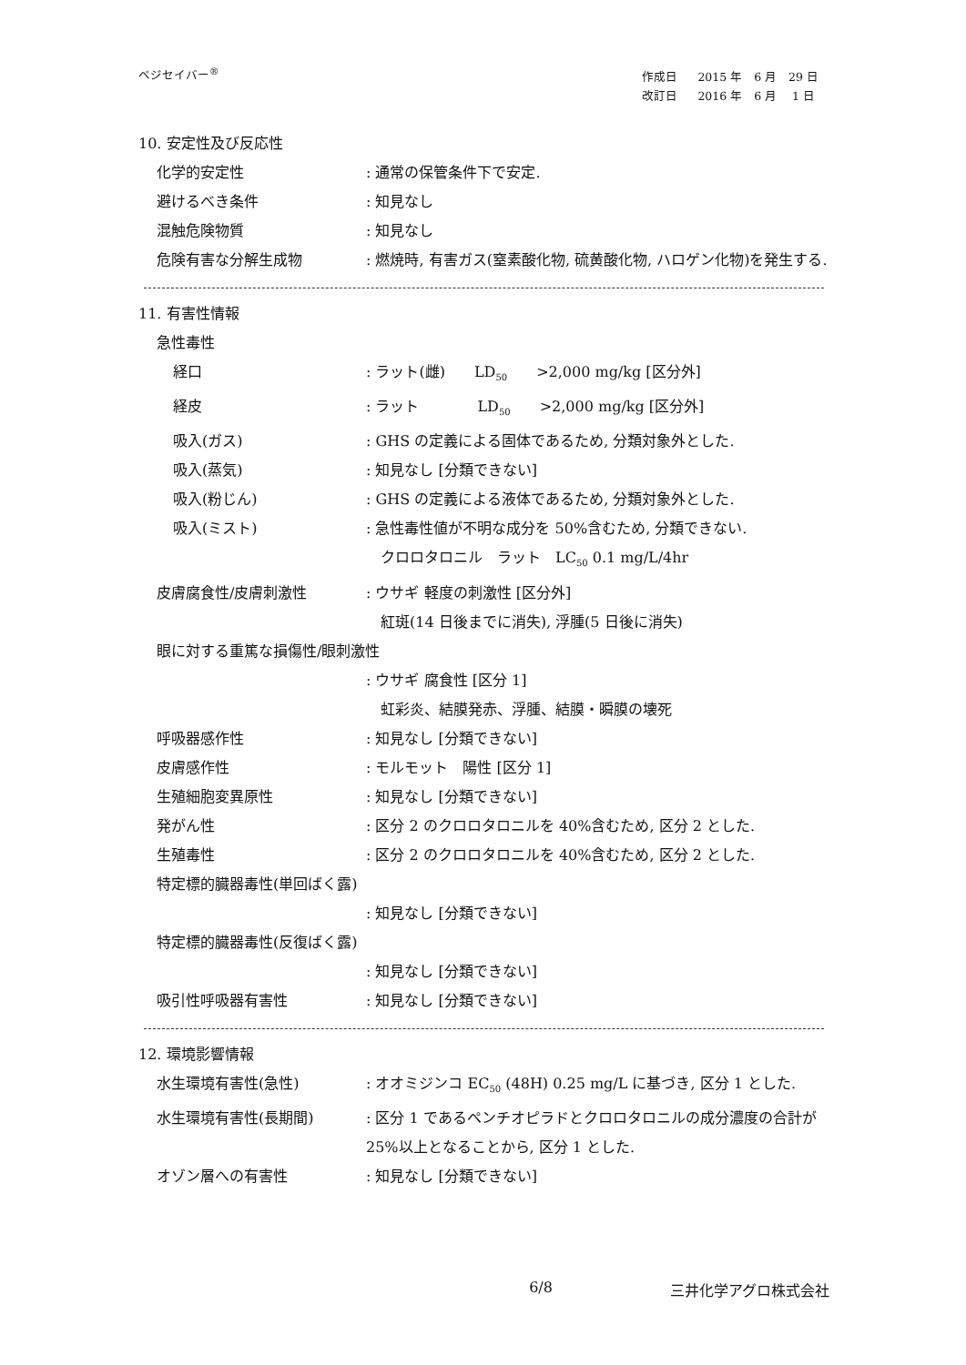ベジセイバー<sup>®</sup>
| 作成日 | 2015 年 6 月 29 日 |
| 改訂日 | 2016 年 6 月 1 日 |
10. 安定性及び反応性
化学的安定性 : 通常の保管条件下で安定.
避けるべき条件 : 知見なし
混触危険物質 : 知見なし
危険有害な分解生成物 : 燃焼時, 有害ガス(窒素酸化物, 硫黄酸化物, ハロゲン化物)を発生する.
11. 有害性情報
急性毒性
経口 : ラット(雌)　　LD<sub>50</sub>　　>2,000 mg/kg [区分外]
経皮 : ラット　　　　LD<sub>50</sub>　　>2,000 mg/kg [区分外]
吸入(ガス) : GHS の定義による固体であるため, 分類対象外とした.
吸入(蒸気) : 知見なし [分類できない]
吸入(粉じん) : GHS の定義による液体であるため, 分類対象外とした.
吸入(ミスト) : 急性毒性値が不明な成分を 50%含むため, 分類できない.
　クロロタロニル　ラット　LC<sub>50</sub> 0.1 mg/L/4hr
皮膚腐食性/皮膚刺激性 : ウサギ 軽度の刺激性 [区分外]
　紅斑(14 日後までに消失), 浮腫(5 日後に消失)
眼に対する重篤な損傷性/眼刺激性
: ウサギ 腐食性 [区分 1]
　虹彩炎、結膜発赤、浮腫、結膜・瞬膜の壊死
呼吸器感作性 : 知見なし [分類できない]
皮膚感作性 : モルモット　陽性 [区分 1]
生殖細胞変異原性 : 知見なし [分類できない]
発がん性 : 区分 2 のクロロタロニルを 40%含むため, 区分 2 とした.
生殖毒性 : 区分 2 のクロロタロニルを 40%含むため, 区分 2 とした.
特定標的臓器毒性(単回ばく露)
: 知見なし [分類できない]
特定標的臓器毒性(反復ばく露)
: 知見なし [分類できない]
吸引性呼吸器有害性 : 知見なし [分類できない]
12. 環境影響情報
水生環境有害性(急性) : オオミジンコ EC<sub>50</sub> (48H) 0.25 mg/L に基づき, 区分 1 とした.
水生環境有害性(長期間) : 区分 1 であるペンチオピラドとクロロタロニルの成分濃度の合計が 25%以上となることから, 区分 1 とした.
オゾン層への有害性 : 知見なし [分類できない]
6/8 三井化学アグロ株式会社